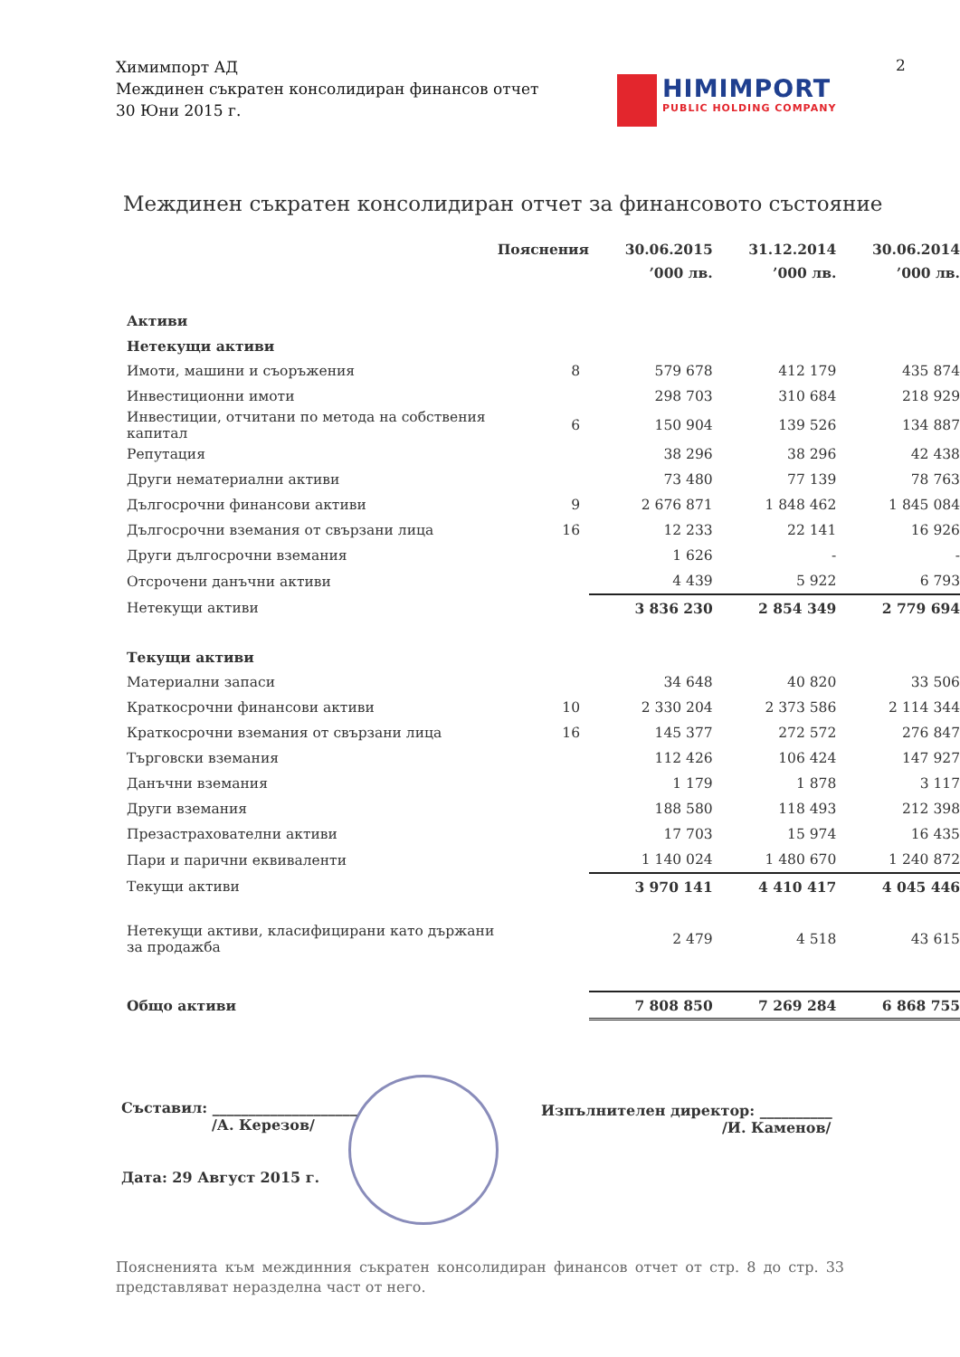Химимпорт АД
Междинен съкратен консолидиран финансов отчет
30 Юни 2015 г.
2
HIMIMPORT
PUBLIC HOLDING COMPANY
Междинен съкратен консолидиран отчет за финансовото състояние
| | Пояснения | 30.06.2015 | 31.12.2014 | 30.06.2014 |
| --- | --- | --- | --- | --- |
| | | ’000 лв. | ’000 лв. | ’000 лв. |
| Активи | | | | |
| Нетекущи активи | | | | |
| Имоти, машини и съоръжения | 8 | 579 678 | 412 179 | 435 874 |
| Инвестиционни имоти | | 298 703 | 310 684 | 218 929 |
| Инвестиции, отчитани по метода на собствения капитал | 6 | 150 904 | 139 526 | 134 887 |
| Репутация | | 38 296 | 38 296 | 42 438 |
| Други нематериални активи | | 73 480 | 77 139 | 78 763 |
| Дългосрочни финансови активи | 9 | 2 676 871 | 1 848 462 | 1 845 084 |
| Дългосрочни вземания от свързани лица | 16 | 12 233 | 22 141 | 16 926 |
| Други дългосрочни вземания | | 1 626 | - | - |
| Отсрочени данъчни активи | | 4 439 | 5 922 | 6 793 |
| Нетекущи активи | | 3 836 230 | 2 854 349 | 2 779 694 |
| Текущи активи | | | | |
| Материални запаси | | 34 648 | 40 820 | 33 506 |
| Краткосрочни финансови активи | 10 | 2 330 204 | 2 373 586 | 2 114 344 |
| Краткосрочни вземания от свързани лица | 16 | 145 377 | 272 572 | 276 847 |
| Търговски вземания | | 112 426 | 106 424 | 147 927 |
| Данъчни вземания | | 1 179 | 1 878 | 3 117 |
| Други вземания | | 188 580 | 118 493 | 212 398 |
| Презастрахователни активи | | 17 703 | 15 974 | 16 435 |
| Пари и парични еквиваленти | | 1 140 024 | 1 480 670 | 1 240 872 |
| Текущи активи | | 3 970 141 | 4 410 417 | 4 045 446 |
| Нетекущи активи, класифицирани като държани за продажба | | 2 479 | 4 518 | 43 615 |
| Общо активи | | 7 808 850 | 7 269 284 | 6 868 755 |
Съставил: ____________________
/А. Керезов/
Дата: 29 Август 2015 г.
Изпълнителен директор: __________
/И. Каменов/
Поясненията към междинния съкратен консолидиран финансов отчет от стр. 8 до стр. 33 представляват неразделна част от него.